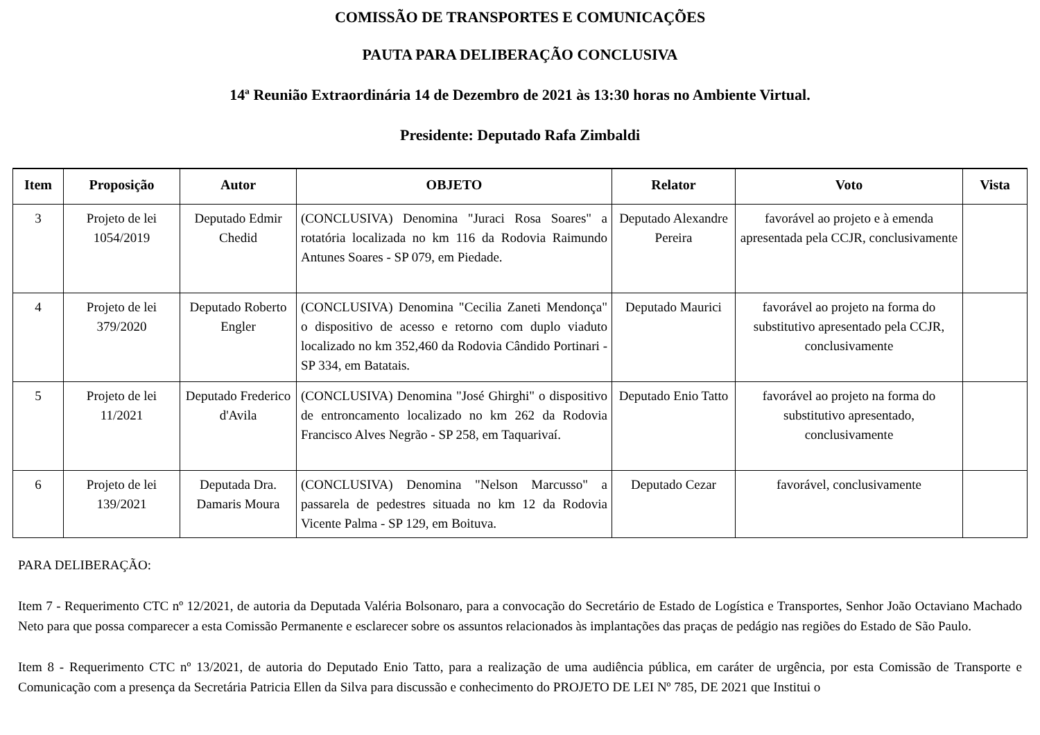COMISSÃO DE TRANSPORTES E COMUNICAÇÕES
PAUTA PARA DELIBERAÇÃO CONCLUSIVA
14ª Reunião Extraordinária 14 de Dezembro de 2021 às 13:30 horas no Ambiente Virtual.
Presidente: Deputado Rafa Zimbaldi
| Item | Proposição | Autor | OBJETO | Relator | Voto | Vista |
| --- | --- | --- | --- | --- | --- | --- |
| 3 | Projeto de lei 1054/2019 | Deputado Edmir Chedid | (CONCLUSIVA) Denomina "Juraci Rosa Soares" a rotatória localizada no km 116 da Rodovia Raimundo Antunes Soares - SP 079, em Piedade. | Deputado Alexandre Pereira | favorável ao projeto e à emenda apresentada pela CCJR, conclusivamente | |
| 4 | Projeto de lei 379/2020 | Deputado Roberto Engler | (CONCLUSIVA) Denomina "Cecilia Zaneti Mendonça" o dispositivo de acesso e retorno com duplo viaduto localizado no km 352,460 da Rodovia Cândido Portinari - SP 334, em Batatais. | Deputado Maurici | favorável ao projeto na forma do substitutivo apresentado pela CCJR, conclusivamente | |
| 5 | Projeto de lei 11/2021 | Deputado Frederico d'Avila | (CONCLUSIVA) Denomina "José Ghirghi" o dispositivo de entroncamento localizado no km 262 da Rodovia Francisco Alves Negrão - SP 258, em Taquarivaí. | Deputado Enio Tatto | favorável ao projeto na forma do substitutivo apresentado, conclusivamente | |
| 6 | Projeto de lei 139/2021 | Deputada Dra. Damaris Moura | (CONCLUSIVA) Denomina "Nelson Marcusso" a passarela de pedestres situada no km 12 da Rodovia Vicente Palma - SP 129, em Boituva. | Deputado Cezar | favorável, conclusivamente | |
PARA DELIBERAÇÃO:
Item 7 - Requerimento CTC nº 12/2021, de autoria da Deputada Valéria Bolsonaro, para a convocação do Secretário de Estado de Logística e Transportes, Senhor João Octaviano Machado Neto para que possa comparecer a esta Comissão Permanente e esclarecer sobre os assuntos relacionados às implantações das praças de pedágio nas regiões do Estado de São Paulo.
Item 8 - Requerimento CTC nº 13/2021, de autoria do Deputado Enio Tatto, para a realização de uma audiência pública, em caráter de urgência, por esta Comissão de Transporte e Comunicação com a presença da Secretária Patricia Ellen da Silva para discussão e conhecimento do PROJETO DE LEI Nº 785, DE 2021 que Institui o